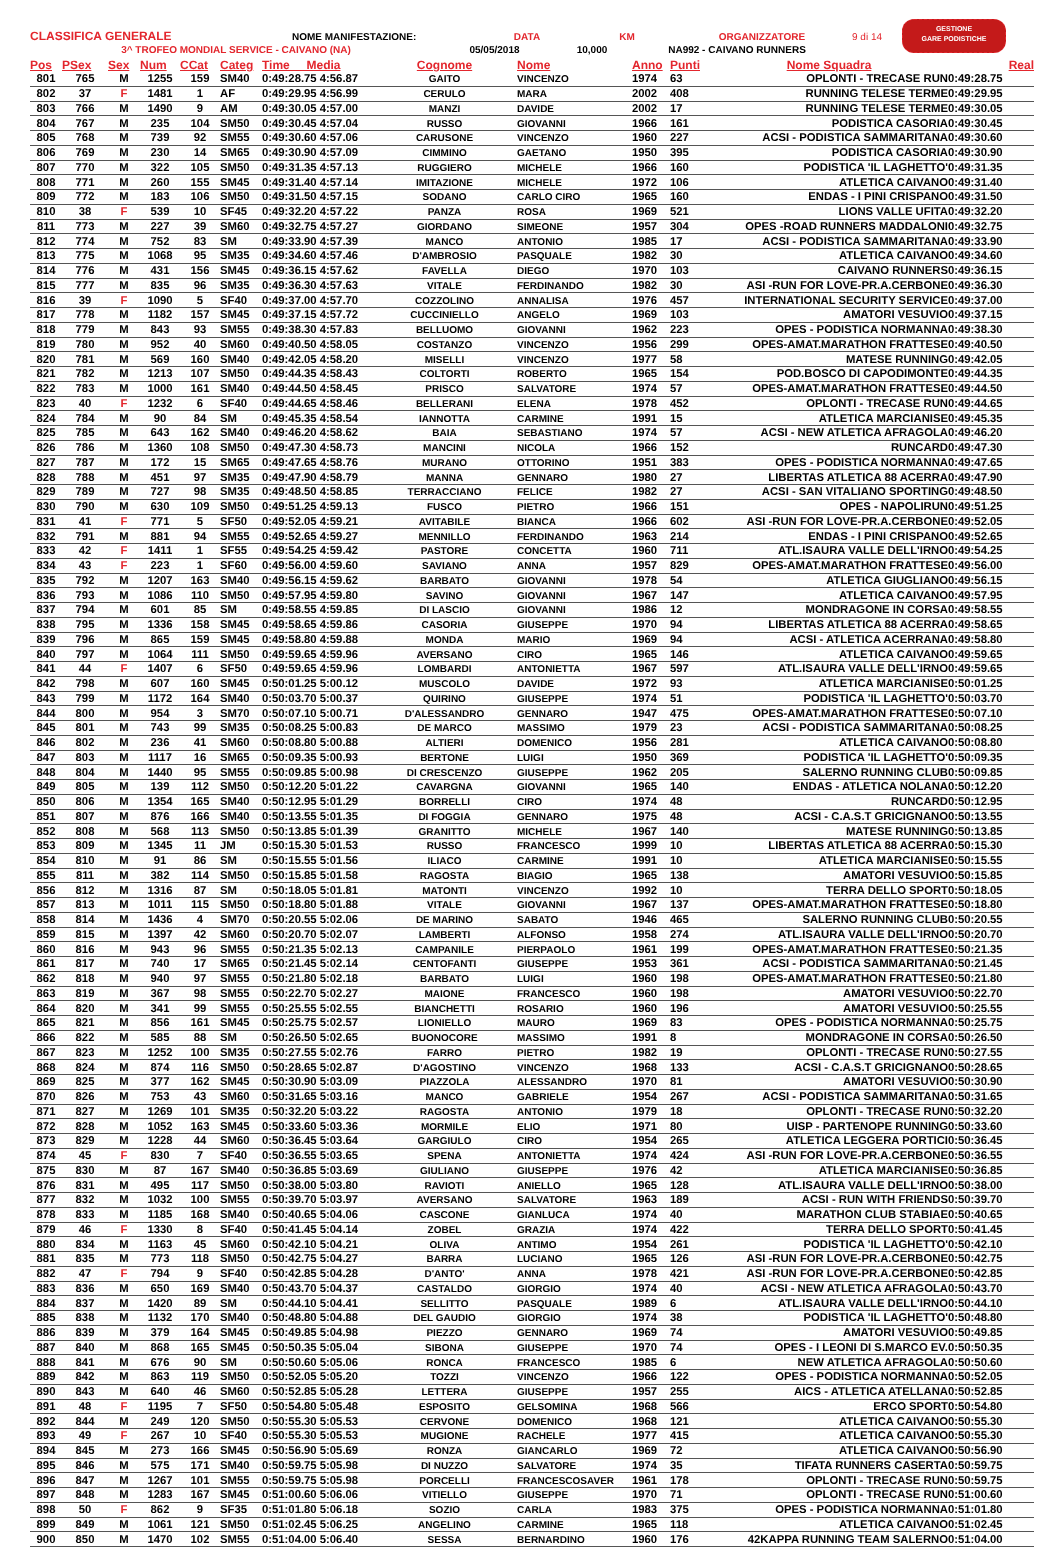CLASSIFICA GENERALE NOME MANIFESTAZIONE: DATA KM ORGANIZZATORE 9 di 14
GESTIONE
GARE PODISTICHE
3^ TROFEO MONDIAL SERVICE - CAIVANO (NA) 05/05/2018 10,000 NA992 - CAIVANO RUNNERS
| Pos | PSex | Sex | Num | CCat | Categ | Time Media | Cognome | Nome | Anno | Punti | Nome Squadra | Real |
| --- | --- | --- | --- | --- | --- | --- | --- | --- | --- | --- | --- | --- |
| 801 | 765 | M | 1255 | 159 | SM40 | 0:49:28.75 4:56.87 | GAITO | VINCENZO | 1974 | 63 | OPLONTI - TRECASE RUN | 0:49:28.75 |
| 802 | 37 | F | 1481 | 1 | AF | 0:49:29.95 4:56.99 | CERULO | MARA | 2002 | 408 | RUNNING TELESE TERME | 0:49:29.95 |
| 803 | 766 | M | 1490 | 9 | AM | 0:49:30.05 4:57.00 | MANZI | DAVIDE | 2002 | 17 | RUNNING TELESE TERME | 0:49:30.05 |
| 804 | 767 | M | 235 | 104 | SM50 | 0:49:30.45 4:57.04 | RUSSO | GIOVANNI | 1966 | 161 | PODISTICA CASORIA | 0:49:30.45 |
| 805 | 768 | M | 739 | 92 | SM55 | 0:49:30.60 4:57.06 | CARUSONE | VINCENZO | 1960 | 227 | ACSI - PODISTICA SAMMARITANA | 0:49:30.60 |
| 806 | 769 | M | 230 | 14 | SM65 | 0:49:30.90 4:57.09 | CIMMINO | GAETANO | 1950 | 395 | PODISTICA CASORIA | 0:49:30.90 |
| 807 | 770 | M | 322 | 105 | SM50 | 0:49:31.35 4:57.13 | RUGGIERO | MICHELE | 1966 | 160 | PODISTICA 'IL LAGHETTO' | 0:49:31.35 |
| 808 | 771 | M | 260 | 155 | SM45 | 0:49:31.40 4:57.14 | IMITAZIONE | MICHELE | 1972 | 106 | ATLETICA CAIVANO | 0:49:31.40 |
| 809 | 772 | M | 183 | 106 | SM50 | 0:49:31.50 4:57.15 | SODANO | CARLO CIRO | 1965 | 160 | ENDAS - I PINI CRISPANO | 0:49:31.50 |
| 810 | 38 | F | 539 | 10 | SF45 | 0:49:32.20 4:57.22 | PANZA | ROSA | 1969 | 521 | LIONS VALLE UFITA | 0:49:32.20 |
| 811 | 773 | M | 227 | 39 | SM60 | 0:49:32.75 4:57.27 | GIORDANO | SIMEONE | 1957 | 304 | OPES -ROAD RUNNERS MADDALONI | 0:49:32.75 |
| 812 | 774 | M | 752 | 83 | SM | 0:49:33.90 4:57.39 | MANCO | ANTONIO | 1985 | 17 | ACSI - PODISTICA SAMMARITANA | 0:49:33.90 |
| 813 | 775 | M | 1068 | 95 | SM35 | 0:49:34.60 4:57.46 | D'AMBROSIO | PASQUALE | 1982 | 30 | ATLETICA CAIVANO | 0:49:34.60 |
| 814 | 776 | M | 431 | 156 | SM45 | 0:49:36.15 4:57.62 | FAVELLA | DIEGO | 1970 | 103 | CAIVANO RUNNERS | 0:49:36.15 |
| 815 | 777 | M | 835 | 96 | SM35 | 0:49:36.30 4:57.63 | VITALE | FERDINANDO | 1982 | 30 | ASI -RUN FOR LOVE-PR.A.CERBONE | 0:49:36.30 |
| 816 | 39 | F | 1090 | 5 | SF40 | 0:49:37.00 4:57.70 | COZZOLINO | ANNALISA | 1976 | 457 | INTERNATIONAL SECURITY SERVICE | 0:49:37.00 |
| 817 | 778 | M | 1182 | 157 | SM45 | 0:49:37.15 4:57.72 | CUCCINIELLO | ANGELO | 1969 | 103 | AMATORI VESUVIO | 0:49:37.15 |
| 818 | 779 | M | 843 | 93 | SM55 | 0:49:38.30 4:57.83 | BELLUOMO | GIOVANNI | 1962 | 223 | OPES - PODISTICA NORMANNA | 0:49:38.30 |
| 819 | 780 | M | 952 | 40 | SM60 | 0:49:40.50 4:58.05 | COSTANZO | VINCENZO | 1956 | 299 | OPES-AMAT.MARATHON FRATTESE | 0:49:40.50 |
| 820 | 781 | M | 569 | 160 | SM40 | 0:49:42.05 4:58.20 | MISELLI | VINCENZO | 1977 | 58 | MATESE RUNNING | 0:49:42.05 |
| 821 | 782 | M | 1213 | 107 | SM50 | 0:49:44.35 4:58.43 | COLTORTI | ROBERTO | 1965 | 154 | POD.BOSCO DI CAPODIMONTE | 0:49:44.35 |
| 822 | 783 | M | 1000 | 161 | SM40 | 0:49:44.50 4:58.45 | PRISCO | SALVATORE | 1974 | 57 | OPES-AMAT.MARATHON FRATTESE | 0:49:44.50 |
| 823 | 40 | F | 1232 | 6 | SF40 | 0:49:44.65 4:58.46 | BELLERANI | ELENA | 1978 | 452 | OPLONTI - TRECASE RUN | 0:49:44.65 |
| 824 | 784 | M | 90 | 84 | SM | 0:49:45.35 4:58.54 | IANNOTTA | CARMINE | 1991 | 15 | ATLETICA MARCIANISE | 0:49:45.35 |
| 825 | 785 | M | 643 | 162 | SM40 | 0:49:46.20 4:58.62 | BAIA | SEBASTIANO | 1974 | 57 | ACSI - NEW ATLETICA AFRAGOLA | 0:49:46.20 |
| 826 | 786 | M | 1360 | 108 | SM50 | 0:49:47.30 4:58.73 | MANCINI | NICOLA | 1966 | 152 | RUNCARD | 0:49:47.30 |
| 827 | 787 | M | 172 | 15 | SM65 | 0:49:47.65 4:58.76 | MURANO | OTTORINO | 1951 | 383 | OPES - PODISTICA NORMANNA | 0:49:47.65 |
| 828 | 788 | M | 451 | 97 | SM35 | 0:49:47.90 4:58.79 | MANNA | GENNARO | 1980 | 27 | LIBERTAS ATLETICA 88 ACERRA | 0:49:47.90 |
| 829 | 789 | M | 727 | 98 | SM35 | 0:49:48.50 4:58.85 | TERRACCIANO | FELICE | 1982 | 27 | ACSI - SAN VITALIANO SPORTING | 0:49:48.50 |
| 830 | 790 | M | 630 | 109 | SM50 | 0:49:51.25 4:59.13 | FUSCO | PIETRO | 1966 | 151 | OPES - NAPOLIRUN | 0:49:51.25 |
| 831 | 41 | F | 771 | 5 | SF50 | 0:49:52.05 4:59.21 | AVITABILE | BIANCA | 1966 | 602 | ASI -RUN FOR LOVE-PR.A.CERBONE | 0:49:52.05 |
| 832 | 791 | M | 881 | 94 | SM55 | 0:49:52.65 4:59.27 | MENNILLO | FERDINANDO | 1963 | 214 | ENDAS - I PINI CRISPANO | 0:49:52.65 |
| 833 | 42 | F | 1411 | 1 | SF55 | 0:49:54.25 4:59.42 | PASTORE | CONCETTA | 1960 | 711 | ATL.ISAURA VALLE DELL'IRNO | 0:49:54.25 |
| 834 | 43 | F | 223 | 1 | SF60 | 0:49:56.00 4:59.60 | SAVIANO | ANNA | 1957 | 829 | OPES-AMAT.MARATHON FRATTESE | 0:49:56.00 |
| 835 | 792 | M | 1207 | 163 | SM40 | 0:49:56.15 4:59.62 | BARBATO | GIOVANNI | 1978 | 54 | ATLETICA GIUGLIANO | 0:49:56.15 |
| 836 | 793 | M | 1086 | 110 | SM50 | 0:49:57.95 4:59.80 | SAVINO | GIOVANNI | 1967 | 147 | ATLETICA CAIVANO | 0:49:57.95 |
| 837 | 794 | M | 601 | 85 | SM | 0:49:58.55 4:59.85 | DI LASCIO | GIOVANNI | 1986 | 12 | MONDRAGONE IN CORSA | 0:49:58.55 |
| 838 | 795 | M | 1336 | 158 | SM45 | 0:49:58.65 4:59.86 | CASORIA | GIUSEPPE | 1970 | 94 | LIBERTAS ATLETICA 88 ACERRA | 0:49:58.65 |
| 839 | 796 | M | 865 | 159 | SM45 | 0:49:58.80 4:59.88 | MONDA | MARIO | 1969 | 94 | ACSI - ATLETICA ACERRANA | 0:49:58.80 |
| 840 | 797 | M | 1064 | 111 | SM50 | 0:49:59.65 4:59.96 | AVERSANO | CIRO | 1965 | 146 | ATLETICA CAIVANO | 0:49:59.65 |
| 841 | 44 | F | 1407 | 6 | SF50 | 0:49:59.65 4:59.96 | LOMBARDI | ANTONIETTA | 1967 | 597 | ATL.ISAURA VALLE DELL'IRNO | 0:49:59.65 |
| 842 | 798 | M | 607 | 160 | SM45 | 0:50:01.25 5:00.12 | MUSCOLO | DAVIDE | 1972 | 93 | ATLETICA MARCIANISE | 0:50:01.25 |
| 843 | 799 | M | 1172 | 164 | SM40 | 0:50:03.70 5:00.37 | QUIRINO | GIUSEPPE | 1974 | 51 | PODISTICA 'IL LAGHETTO' | 0:50:03.70 |
| 844 | 800 | M | 954 | 3 | SM70 | 0:50:07.10 5:00.71 | D'ALESSANDRO | GENNARO | 1947 | 475 | OPES-AMAT.MARATHON FRATTESE | 0:50:07.10 |
| 845 | 801 | M | 743 | 99 | SM35 | 0:50:08.25 5:00.83 | DE MARCO | MASSIMO | 1979 | 23 | ACSI - PODISTICA SAMMARITANA | 0:50:08.25 |
| 846 | 802 | M | 236 | 41 | SM60 | 0:50:08.80 5:00.88 | ALTIERI | DOMENICO | 1956 | 281 | ATLETICA CAIVANO | 0:50:08.80 |
| 847 | 803 | M | 1117 | 16 | SM65 | 0:50:09.35 5:00.93 | BERTONE | LUIGI | 1950 | 369 | PODISTICA 'IL LAGHETTO' | 0:50:09.35 |
| 848 | 804 | M | 1440 | 95 | SM55 | 0:50:09.85 5:00.98 | DI CRESCENZO | GIUSEPPE | 1962 | 205 | SALERNO RUNNING CLUB | 0:50:09.85 |
| 849 | 805 | M | 139 | 112 | SM50 | 0:50:12.20 5:01.22 | CAVARGNA | GIOVANNI | 1965 | 140 | ENDAS - ATLETICA NOLANA | 0:50:12.20 |
| 850 | 806 | M | 1354 | 165 | SM40 | 0:50:12.95 5:01.29 | BORRELLI | CIRO | 1974 | 48 | RUNCARD | 0:50:12.95 |
| 851 | 807 | M | 876 | 166 | SM40 | 0:50:13.55 5:01.35 | DI FOGGIA | GENNARO | 1975 | 48 | ACSI - C.A.S.T GRICIGNANO | 0:50:13.55 |
| 852 | 808 | M | 568 | 113 | SM50 | 0:50:13.85 5:01.39 | GRANITTO | MICHELE | 1967 | 140 | MATESE RUNNING | 0:50:13.85 |
| 853 | 809 | M | 1345 | 11 | JM | 0:50:15.30 5:01.53 | RUSSO | FRANCESCO | 1999 | 10 | LIBERTAS ATLETICA 88 ACERRA | 0:50:15.30 |
| 854 | 810 | M | 91 | 86 | SM | 0:50:15.55 5:01.56 | ILIACO | CARMINE | 1991 | 10 | ATLETICA MARCIANISE | 0:50:15.55 |
| 855 | 811 | M | 382 | 114 | SM50 | 0:50:15.85 5:01.58 | RAGOSTA | BIAGIO | 1965 | 138 | AMATORI VESUVIO | 0:50:15.85 |
| 856 | 812 | M | 1316 | 87 | SM | 0:50:18.05 5:01.81 | MATONTI | VINCENZO | 1992 | 10 | TERRA DELLO SPORT | 0:50:18.05 |
| 857 | 813 | M | 1011 | 115 | SM50 | 0:50:18.80 5:01.88 | VITALE | GIOVANNI | 1967 | 137 | OPES-AMAT.MARATHON FRATTESE | 0:50:18.80 |
| 858 | 814 | M | 1436 | 4 | SM70 | 0:50:20.55 5:02.06 | DE MARINO | SABATO | 1946 | 465 | SALERNO RUNNING CLUB | 0:50:20.55 |
| 859 | 815 | M | 1397 | 42 | SM60 | 0:50:20.70 5:02.07 | LAMBERTI | ALFONSO | 1958 | 274 | ATL.ISAURA VALLE DELL'IRNO | 0:50:20.70 |
| 860 | 816 | M | 943 | 96 | SM55 | 0:50:21.35 5:02.13 | CAMPANILE | PIERPAOLO | 1961 | 199 | OPES-AMAT.MARATHON FRATTESE | 0:50:21.35 |
| 861 | 817 | M | 740 | 17 | SM65 | 0:50:21.45 5:02.14 | CENTOFANTI | GIUSEPPE | 1953 | 361 | ACSI - PODISTICA SAMMARITANA | 0:50:21.45 |
| 862 | 818 | M | 940 | 97 | SM55 | 0:50:21.80 5:02.18 | BARBATO | LUIGI | 1960 | 198 | OPES-AMAT.MARATHON FRATTESE | 0:50:21.80 |
| 863 | 819 | M | 367 | 98 | SM55 | 0:50:22.70 5:02.27 | MAIONE | FRANCESCO | 1960 | 198 | AMATORI VESUVIO | 0:50:22.70 |
| 864 | 820 | M | 341 | 99 | SM55 | 0:50:25.55 5:02.55 | BIANCHETTI | ROSARIO | 1960 | 196 | AMATORI VESUVIO | 0:50:25.55 |
| 865 | 821 | M | 856 | 161 | SM45 | 0:50:25.75 5:02.57 | LIONIELLO | MAURO | 1969 | 83 | OPES - PODISTICA NORMANNA | 0:50:25.75 |
| 866 | 822 | M | 585 | 88 | SM | 0:50:26.50 5:02.65 | BUONOCORE | MASSIMO | 1991 | 8 | MONDRAGONE IN CORSA | 0:50:26.50 |
| 867 | 823 | M | 1252 | 100 | SM35 | 0:50:27.55 5:02.76 | FARRO | PIETRO | 1982 | 19 | OPLONTI - TRECASE RUN | 0:50:27.55 |
| 868 | 824 | M | 874 | 116 | SM50 | 0:50:28.65 5:02.87 | D'AGOSTINO | VINCENZO | 1968 | 133 | ACSI - C.A.S.T GRICIGNANO | 0:50:28.65 |
| 869 | 825 | M | 377 | 162 | SM45 | 0:50:30.90 5:03.09 | PIAZZOLA | ALESSANDRO | 1970 | 81 | AMATORI VESUVIO | 0:50:30.90 |
| 870 | 826 | M | 753 | 43 | SM60 | 0:50:31.65 5:03.16 | MANCO | GABRIELE | 1954 | 267 | ACSI - PODISTICA SAMMARITANA | 0:50:31.65 |
| 871 | 827 | M | 1269 | 101 | SM35 | 0:50:32.20 5:03.22 | RAGOSTA | ANTONIO | 1979 | 18 | OPLONTI - TRECASE RUN | 0:50:32.20 |
| 872 | 828 | M | 1052 | 163 | SM45 | 0:50:33.60 5:03.36 | MORMILE | ELIO | 1971 | 80 | UISP - PARTENOPE RUNNING | 0:50:33.60 |
| 873 | 829 | M | 1228 | 44 | SM60 | 0:50:36.45 5:03.64 | GARGIULO | CIRO | 1954 | 265 | ATLETICA LEGGERA PORTICI | 0:50:36.45 |
| 874 | 45 | F | 830 | 7 | SF40 | 0:50:36.55 5:03.65 | SPENA | ANTONIETTA | 1974 | 424 | ASI -RUN FOR LOVE-PR.A.CERBONE | 0:50:36.55 |
| 875 | 830 | M | 87 | 167 | SM40 | 0:50:36.85 5:03.69 | GIULIANO | GIUSEPPE | 1976 | 42 | ATLETICA MARCIANISE | 0:50:36.85 |
| 876 | 831 | M | 495 | 117 | SM50 | 0:50:38.00 5:03.80 | RAVIOTI | ANIELLO | 1965 | 128 | ATL.ISAURA VALLE DELL'IRNO | 0:50:38.00 |
| 877 | 832 | M | 1032 | 100 | SM55 | 0:50:39.70 5:03.97 | AVERSANO | SALVATORE | 1963 | 189 | ACSI - RUN WITH FRIENDS | 0:50:39.70 |
| 878 | 833 | M | 1185 | 168 | SM40 | 0:50:40.65 5:04.06 | CASCONE | GIANLUCA | 1974 | 40 | MARATHON CLUB STABIAE | 0:50:40.65 |
| 879 | 46 | F | 1330 | 8 | SF40 | 0:50:41.45 5:04.14 | ZOBEL | GRAZIA | 1974 | 422 | TERRA DELLO SPORT | 0:50:41.45 |
| 880 | 834 | M | 1163 | 45 | SM60 | 0:50:42.10 5:04.21 | OLIVA | ANTIMO | 1954 | 261 | PODISTICA 'IL LAGHETTO' | 0:50:42.10 |
| 881 | 835 | M | 773 | 118 | SM50 | 0:50:42.75 5:04.27 | BARRA | LUCIANO | 1965 | 126 | ASI -RUN FOR LOVE-PR.A.CERBONE | 0:50:42.75 |
| 882 | 47 | F | 794 | 9 | SF40 | 0:50:42.85 5:04.28 | D'ANTO' | ANNA | 1978 | 421 | ASI -RUN FOR LOVE-PR.A.CERBONE | 0:50:42.85 |
| 883 | 836 | M | 650 | 169 | SM40 | 0:50:43.70 5:04.37 | CASTALDO | GIORGIO | 1974 | 40 | ACSI - NEW ATLETICA AFRAGOLA | 0:50:43.70 |
| 884 | 837 | M | 1420 | 89 | SM | 0:50:44.10 5:04.41 | SELLITTO | PASQUALE | 1989 | 6 | ATL.ISAURA VALLE DELL'IRNO | 0:50:44.10 |
| 885 | 838 | M | 1132 | 170 | SM40 | 0:50:48.80 5:04.88 | DEL GAUDIO | GIORGIO | 1974 | 38 | PODISTICA 'IL LAGHETTO' | 0:50:48.80 |
| 886 | 839 | M | 379 | 164 | SM45 | 0:50:49.85 5:04.98 | PIEZZO | GENNARO | 1969 | 74 | AMATORI VESUVIO | 0:50:49.85 |
| 887 | 840 | M | 868 | 165 | SM45 | 0:50:50.35 5:05.04 | SIBONA | GIUSEPPE | 1970 | 74 | OPES - I LEONI DI S.MARCO EV. | 0:50:50.35 |
| 888 | 841 | M | 676 | 90 | SM | 0:50:50.60 5:05.06 | RONCA | FRANCESCO | 1985 | 6 | NEW ATLETICA AFRAGOLA | 0:50:50.60 |
| 889 | 842 | M | 863 | 119 | SM50 | 0:50:52.05 5:05.20 | TOZZI | VINCENZO | 1966 | 122 | OPES - PODISTICA NORMANNA | 0:50:52.05 |
| 890 | 843 | M | 640 | 46 | SM60 | 0:50:52.85 5:05.28 | LETTERA | GIUSEPPE | 1957 | 255 | AICS - ATLETICA ATELLANA | 0:50:52.85 |
| 891 | 48 | F | 1195 | 7 | SF50 | 0:50:54.80 5:05.48 | ESPOSITO | GELSOMINA | 1968 | 566 | ERCO SPORT | 0:50:54.80 |
| 892 | 844 | M | 249 | 120 | SM50 | 0:50:55.30 5:05.53 | CERVONE | DOMENICO | 1968 | 121 | ATLETICA CAIVANO | 0:50:55.30 |
| 893 | 49 | F | 267 | 10 | SF40 | 0:50:55.30 5:05.53 | MUGIONE | RACHELE | 1977 | 415 | ATLETICA CAIVANO | 0:50:55.30 |
| 894 | 845 | M | 273 | 166 | SM45 | 0:50:56.90 5:05.69 | RONZA | GIANCARLO | 1969 | 72 | ATLETICA CAIVANO | 0:50:56.90 |
| 895 | 846 | M | 575 | 171 | SM40 | 0:50:59.75 5:05.98 | DI NUZZO | SALVATORE | 1974 | 35 | TIFATA RUNNERS CASERTA | 0:50:59.75 |
| 896 | 847 | M | 1267 | 101 | SM55 | 0:50:59.75 5:05.98 | PORCELLI | FRANCESCOSAVER | 1961 | 178 | OPLONTI - TRECASE RUN | 0:50:59.75 |
| 897 | 848 | M | 1283 | 167 | SM45 | 0:51:00.60 5:06.06 | VITIELLO | GIUSEPPE | 1970 | 71 | OPLONTI - TRECASE RUN | 0:51:00.60 |
| 898 | 50 | F | 862 | 9 | SF35 | 0:51:01.80 5:06.18 | SOZIO | CARLA | 1983 | 375 | OPES - PODISTICA NORMANNA | 0:51:01.80 |
| 899 | 849 | M | 1061 | 121 | SM50 | 0:51:02.45 5:06.25 | ANGELINO | CARMINE | 1965 | 118 | ATLETICA CAIVANO | 0:51:02.45 |
| 900 | 850 | M | 1470 | 102 | SM55 | 0:51:04.00 5:06.40 | SESSA | BERNARDINO | 1960 | 176 | 42KAPPA RUNNING TEAM SALERNO | 0:51:04.00 |